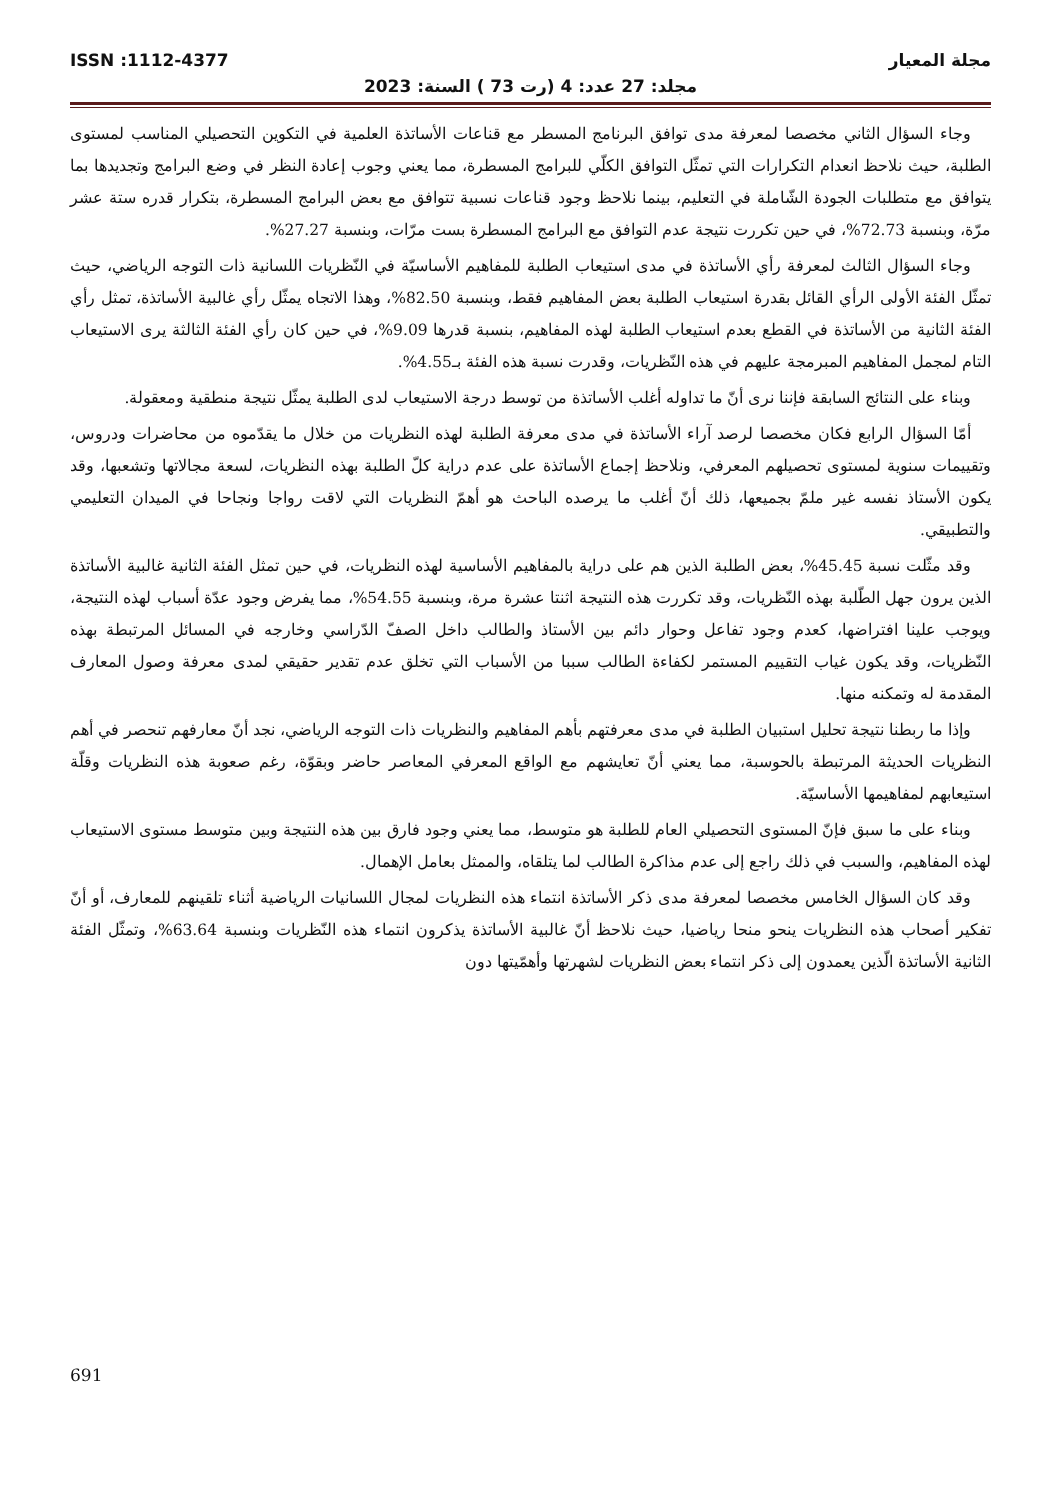مجلة المعيار ISSN :1112-4377
مجلد: 27 عدد: 4 (رت 73 ) السنة: 2023
وجاء السؤال الثاني مخصصا لمعرفة مدى توافق البرنامج المسطر مع قناعات الأساتذة العلمية في التكوين التحصيلي المناسب لمستوى الطلبة، حيث نلاحظ انعدام التكرارات التي تمثّل التوافق الكلّي للبرامج المسطرة، مما يعني وجوب إعادة النظر في وضع البرامج وتجديدها بما يتوافق مع متطلبات الجودة الشّاملة في التعليم، بينما نلاحظ وجود قناعات نسبية تتوافق مع بعض البرامج المسطرة، بتكرار قدره ستة عشر مرّة، وبنسبة 72.73%، في حين تكررت نتيجة عدم التوافق مع البرامج المسطرة بست مرّات، وبنسبة 27.27%.
وجاء السؤال الثالث لمعرفة رأي الأساتذة في مدى استيعاب الطلبة للمفاهيم الأساسيّة في النّظريات اللسانية ذات التوجه الرياضي، حيث تمثّل الفئة الأولى الرأي القائل بقدرة استيعاب الطلبة بعض المفاهيم فقط، وبنسبة 82.50%، وهذا الاتجاه يمثّل رأي غالبية الأساتذة، تمثل رأي الفئة الثانية من الأساتذة في القطع بعدم استيعاب الطلبة لهذه المفاهيم، بنسبة قدرها 9.09%، في حين كان رأي الفئة الثالثة يرى الاستيعاب التام لمجمل المفاهيم المبرمجة عليهم في هذه النّظريات، وقدرت نسبة هذه الفئة بـ4.55%.
وبناء على النتائج السابقة فإننا نرى أنّ ما تداوله أغلب الأساتذة من توسط درجة الاستيعاب لدى الطلبة يمثّل نتيجة منطقية ومعقولة.
أمّا السؤال الرابع فكان مخصصا لرصد آراء الأساتذة في مدى معرفة الطلبة لهذه النظريات من خلال ما يقدّموه من محاضرات ودروس، وتقييمات سنوية لمستوى تحصيلهم المعرفي، ونلاحظ إجماع الأساتذة على عدم دراية كلّ الطلبة بهذه النظريات، لسعة مجالاتها وتشعبها، وقد يكون الأستاذ نفسه غير ملمّ بجميعها، ذلك أنّ أغلب ما يرصده الباحث هو أهمّ النظريات التي لاقت رواجا ونجاحا في الميدان التعليمي والتطبيقي.
وقد مثّلت نسبة 45.45%، بعض الطلبة الذين هم على دراية بالمفاهيم الأساسية لهذه النظريات، في حين تمثل الفئة الثانية غالبية الأساتذة الذين يرون جهل الطّلبة بهذه النّظريات، وقد تكررت هذه النتيجة اثنتا عشرة مرة، وبنسبة 54.55%، مما يفرض وجود عدّة أسباب لهذه النتيجة، ويوجب علينا افتراضها، كعدم وجود تفاعل وحوار دائم بين الأستاذ والطالب داخل الصفّ الدّراسي وخارجه في المسائل المرتبطة بهذه النّظريات، وقد يكون غياب التقييم المستمر لكفاءة الطالب سببا من الأسباب التي تخلق عدم تقدير حقيقي لمدى معرفة وصول المعارف المقدمة له وتمكنه منها.
وإذا ما ربطنا نتيجة تحليل استبيان الطلبة في مدى معرفتهم بأهم المفاهيم والنظريات ذات التوجه الرياضي، نجد أنّ معارفهم تنحصر في أهم النظريات الحديثة المرتبطة بالحوسبة، مما يعني أنّ تعايشهم مع الواقع المعرفي المعاصر حاضر وبقوّة، رغم صعوبة هذه النظريات وقلّة استيعابهم لمفاهيمها الأساسيّة.
وبناء على ما سبق فإنّ المستوى التحصيلي العام للطلبة هو متوسط، مما يعني وجود فارق بين هذه النتيجة وبين متوسط مستوى الاستيعاب لهذه المفاهيم، والسبب في ذلك راجع إلى عدم مذاكرة الطالب لما يتلقاه، والممثل بعامل الإهمال.
وقد كان السؤال الخامس مخصصا لمعرفة مدى ذكر الأساتذة انتماء هذه النظريات لمجال اللسانيات الرياضية أثناء تلقينهم للمعارف، أو أنّ تفكير أصحاب هذه النظريات ينحو منحا رياضيا، حيث نلاحظ أنّ غالبية الأساتذة يذكرون انتماء هذه النّظريات وبنسبة 63.64%، وتمثّل الفئة الثانية الأساتذة الّذين يعمدون إلى ذكر انتماء بعض النظريات لشهرتها وأهمّيتها دون
691